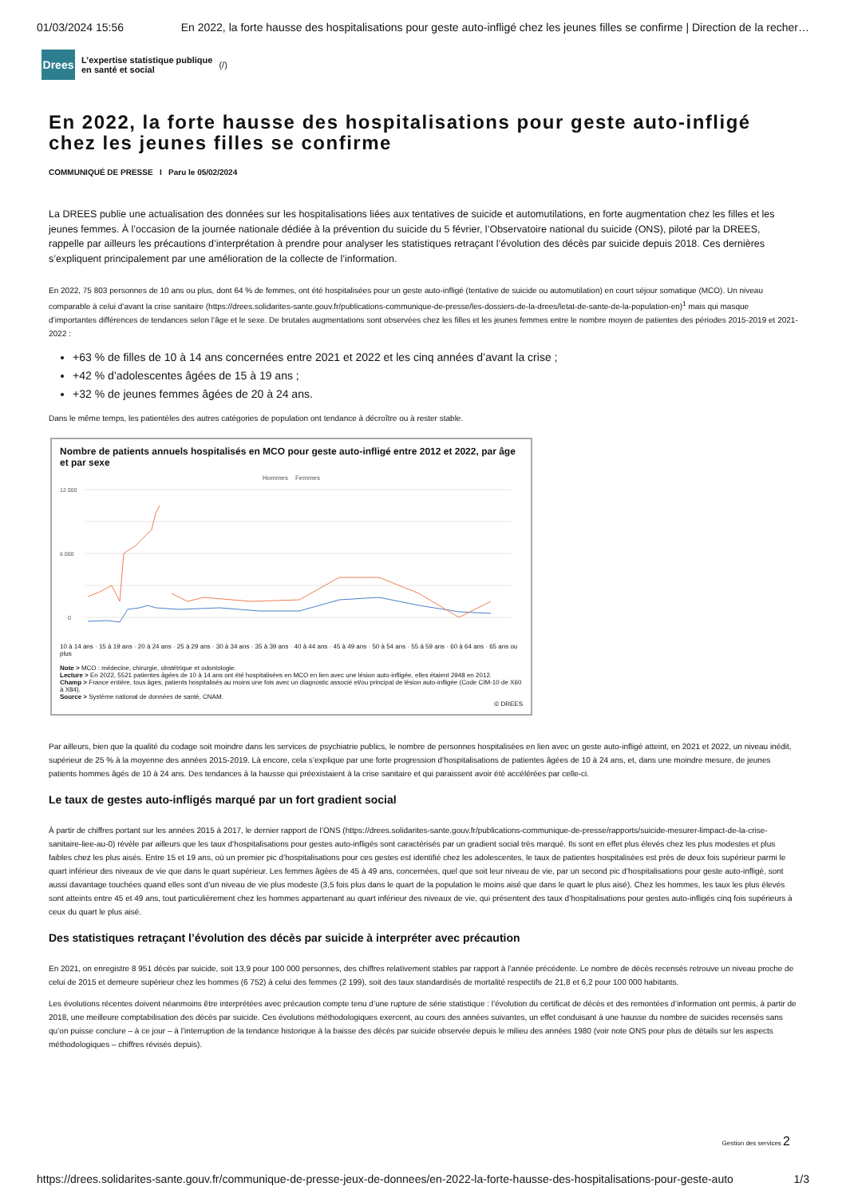01/03/2024 15:56 En 2022, la forte hausse des hospitalisations pour geste auto-infligé chez les jeunes filles se confirme | Direction de la recher…
Drees
L’expertise statistique publique
en santé et social
(/)
En 2022, la forte hausse des hospitalisations pour geste auto-infligé chez les jeunes filles se confirme
COMMUNIQUÉ DE PRESSE I Paru le 05/02/2024
La DREES publie une actualisation des données sur les hospitalisations liées aux tentatives de suicide et automutilations, en forte augmentation chez les filles et les jeunes femmes. À l’occasion de la journée nationale dédiée à la prévention du suicide du 5 février, l’Observatoire national du suicide (ONS), piloté par la DREES, rappelle par ailleurs les précautions d’interprétation à prendre pour analyser les statistiques retraçant l’évolution des décès par suicide depuis 2018. Ces dernières s’expliquent principalement par une amélioration de la collecte de l’information.
En 2022, 75 803 personnes de 10 ans ou plus, dont 64 % de femmes, ont été hospitalisées pour un geste auto-infligé (tentative de suicide ou automutilation) en court séjour somatique (MCO). Un niveau comparable à celui d’avant la crise sanitaire (https://drees.solidarites-sante.gouv.fr/publications-communique-de-presse/les-dossiers-de-la-drees/letat-de-sante-de-la-population-en)<sup>1</sup> mais qui masque d’importantes différences de tendances selon l’âge et le sexe. De brutales augmentations sont observées chez les filles et les jeunes femmes entre le nombre moyen de patientes des périodes 2015-2019 et 2021-2022 :
+63 % de filles de 10 à 14 ans concernées entre 2021 et 2022 et les cinq années d’avant la crise ;
+42 % d’adolescentes âgées de 15 à 19 ans ;
+32 % de jeunes femmes âgées de 20 à 24 ans.
Dans le même temps, les patientèles des autres catégories de population ont tendance à décroître ou à rester stable.
Nombre de patients annuels hospitalisés en MCO pour geste auto-infligé entre 2012 et 2022, par âge et par sexe
Hommes Femmes
12 000
6 000
0
10 à 14 ans · 15 à 19 ans · 20 à 24 ans · 25 à 29 ans · 30 à 34 ans · 35 à 39 ans · 40 à 44 ans · 45 à 49 ans · 50 à 54 ans · 55 à 59 ans · 60 à 64 ans · 65 ans ou plus
Note > MCO : médecine, chirurgie, obstétrique et odontologie.
Lecture > En 2022, 5521 patientes âgées de 10 à 14 ans ont été hospitalisées en MCO en lien avec une lésion auto-infligée, elles étaient 2948 en 2012.
Champ > France entière, tous âges, patients hospitalisés au moins une fois avec un diagnostic associé et/ou principal de lésion auto-infligée (Code CIM-10 de X60 à X84).
Source > Système national de données de santé, CNAM.
© DREES
Par ailleurs, bien que la qualité du codage soit moindre dans les services de psychiatrie publics, le nombre de personnes hospitalisées en lien avec un geste auto-infligé atteint, en 2021 et 2022, un niveau inédit, supérieur de 25 % à la moyenne des années 2015-2019. Là encore, cela s’explique par une forte progression d’hospitalisations de patientes âgées de 10 à 24 ans, et, dans une moindre mesure, de jeunes patients hommes âgés de 10 à 24 ans. Des tendances à la hausse qui préexistaient à la crise sanitaire et qui paraissent avoir été accélérées par celle-ci.
Le taux de gestes auto-infligés marqué par un fort gradient social
À partir de chiffres portant sur les années 2015 à 2017, le dernier rapport de l’ONS (https://drees.solidarites-sante.gouv.fr/publications-communique-de-presse/rapports/suicide-mesurer-limpact-de-la-crise-sanitaire-liee-au-0) révèle par ailleurs que les taux d’hospitalisations pour gestes auto-infligés sont caractérisés par un gradient social très marqué. Ils sont en effet plus élevés chez les plus modestes et plus faibles chez les plus aisés. Entre 15 et 19 ans, où un premier pic d’hospitalisations pour ces gestes est identifié chez les adolescentes, le taux de patientes hospitalisées est près de deux fois supérieur parmi le quart inférieur des niveaux de vie que dans le quart supérieur. Les femmes âgées de 45 à 49 ans, concernées, quel que soit leur niveau de vie, par un second pic d’hospitalisations pour geste auto-infligé, sont aussi davantage touchées quand elles sont d’un niveau de vie plus modeste (3,5 fois plus dans le quart de la population le moins aisé que dans le quart le plus aisé). Chez les hommes, les taux les plus élevés sont atteints entre 45 et 49 ans, tout particulièrement chez les hommes appartenant au quart inférieur des niveaux de vie, qui présentent des taux d’hospitalisations pour gestes auto-infligés cinq fois supérieurs à ceux du quart le plus aisé.
Des statistiques retraçant l’évolution des décès par suicide à interpréter avec précaution
En 2021, on enregistre 8 951 décès par suicide, soit 13,9 pour 100 000 personnes, des chiffres relativement stables par rapport à l’année précédente. Le nombre de décès recensés retrouve un niveau proche de celui de 2015 et demeure supérieur chez les hommes (6 752) à celui des femmes (2 199), soit des taux standardisés de mortalité respectifs de 21,8 et 6,2 pour 100 000 habitants.
Les évolutions récentes doivent néanmoins être interprétées avec précaution compte tenu d’une rupture de série statistique : l’évolution du certificat de décès et des remontées d’information ont permis, à partir de 2018, une meilleure comptabilisation des décès par suicide. Ces évolutions méthodologiques exercent, au cours des années suivantes, un effet conduisant à une hausse du nombre de suicides recensés sans qu’on puisse conclure – à ce jour – à l’interruption de la tendance historique à la baisse des décès par suicide observée depuis le milieu des années 1980 (voir note ONS pour plus de détails sur les aspects méthodologiques – chiffres révisés depuis).
Gestion des services 2
https://drees.solidarites-sante.gouv.fr/communique-de-presse-jeux-de-donnees/en-2022-la-forte-hausse-des-hospitalisations-pour-geste-auto 1/3